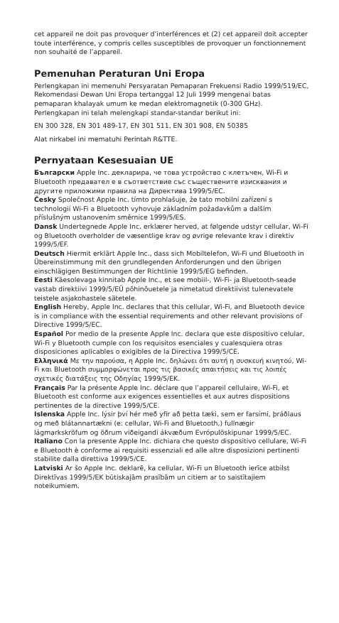cet appareil ne doit pas provoquer d’interférences et (2) cet appareil doit accepter toute interférence, y compris celles susceptibles de provoquer un fonctionnement non souhaité de l’appareil.
Pemenuhan Peraturan Uni Eropa
Perlengkapan ini memenuhi Persyaratan Pemaparan Frekuensi Radio 1999/519/EC, Rekomendasi Dewan Uni Eropa tertanggal 12 Juli 1999 mengenai batas pemaparan khalayak umum ke medan elektromagnetik (0-300 GHz). Perlengkapan ini telah melengkapi standar-standar berikut ini:
EN 300 328, EN 301 489-17, EN 301 511, EN 301 908, EN 50385
Alat nirkabel ini mematuhi Perintah R&TTE.
Pernyataan Kesesuaian UE
Български Apple Inc. декларира, че това устройство с клетъчен, Wi-Fi и Bluetooth предавател е в съответствие със съществените изисквания и другите приложими правила на Директива 1999/5/EC.
Česky Společnost Apple Inc. tímto prohlašuje, že tato mobilní zařízení s technologií Wi-Fi a Bluetooth vyhovuje základním požadavkům a dalším příslušným ustanovením směrnice 1999/5/ES.
Dansk Undertegnede Apple Inc. erklærer herved, at følgende udstyr cellular, Wi-Fi og Bluetooth overholder de væsentlige krav og øvrige relevante krav i direktiv 1999/5/EF.
Deutsch Hiermit erklärt Apple Inc., dass sich Mobiltelefon, Wi-Fi und Bluetooth in Übereinstimmung mit den grundlegenden Anforderungen und den übrigen einschlägigen Bestimmungen der Richtlinie 1999/5/EG befinden.
Eesti Käesolevaga kinnitab Apple Inc., et see mobiil-, Wi-Fi- ja Bluetooth-seade vastab direktiivi 1999/5/EÜ põhinõuetele ja nimetatud direktiivist tulenevatele teistele asjakohastele sätetele.
English Hereby, Apple Inc. declares that this cellular, Wi-Fi, and Bluetooth device is in compliance with the essential requirements and other relevant provisions of Directive 1999/5/EC.
Español Por medio de la presente Apple Inc. declara que este dispositivo celular, Wi-Fi y Bluetooth cumple con los requisitos esenciales y cualesquiera otras disposiciones aplicables o exigibles de la Directiva 1999/5/CE.
Ελληνικά Με την παρούσα, η Apple Inc. δηλώνει ότι αυτή η συσκευή κινητού, Wi-Fi και Bluetooth συμμορφώνεται προς τις βασικές απαιτήσεις και τις λοιπές σχετικές διατάξεις της Οδηγίας 1999/5/ΕΚ.
Français Par la présente Apple Inc. déclare que l’appareil cellulaire, Wi-Fi, et Bluetooth est conforme aux exigences essentielles et aux autres dispositions pertinentes de la directive 1999/5/CE.
Islenska Apple Inc. lýsir því hér með yfir að þetta tæki, sem er farsími, þráðlaus og með blátannartækni (e: cellular, Wi-Fi and Bluetooth,) fullnægir lágmarkskröfum og öðrum viðeigandi ákvæðum Evrópulöskipunar 1999/5/EC.
Italiano Con la presente Apple Inc. dichiara che questo dispositivo cellulare, Wi-Fi e Bluetooth è conforme ai requisiti essenziali ed alle altre disposizioni pertinenti stabilite dalla direttiva 1999/5/CE.
Latviski Ar šo Apple Inc. deklarē, ka cellular, Wi-Fi un Bluetooth ierīce atbilst Direktīvas 1999/5/EK būtiskajām prasībām un citiem ar to saistītajiem noteikumiem.